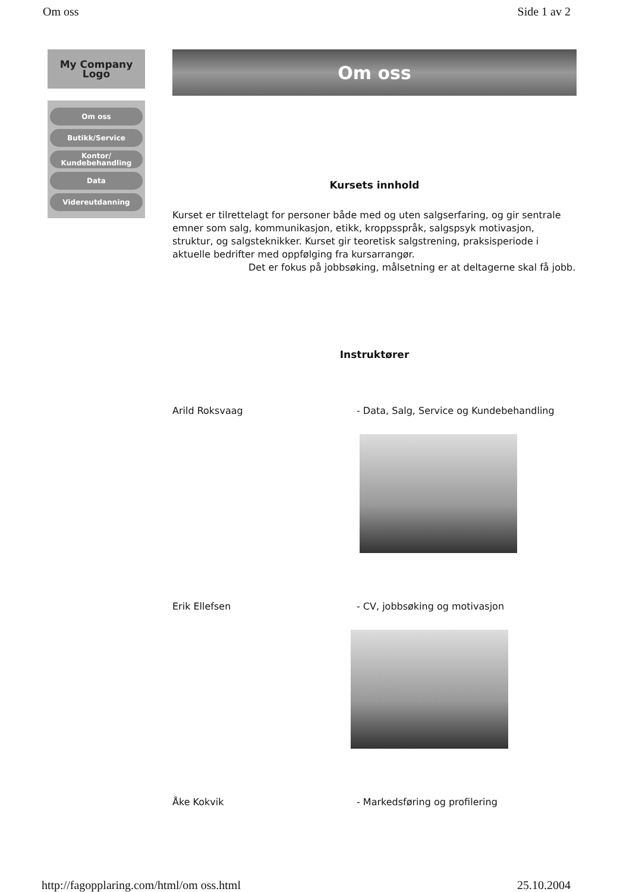Om oss Side 1 av 2
My Company
Logo
Om oss
Butikk/Service
Kontor/ Kundebehandling
Data
Videreutdanning
Om oss
Kursets innhold
Kurset er tilrettelagt for personer både med og uten salgserfaring, og gir sentrale emner som salg, kommunikasjon, etikk, kroppsspråk, salgspsyk motivasjon, struktur, og salgsteknikker. Kurset gir teoretisk salgstrening, praksisperiode i aktuelle bedrifter med oppfølging fra kursarrangør.
Det er fokus på jobbsøking, målsetning er at deltagerne skal få jobb.
Instruktører
Arild Roksvaag - Data, Salg, Service og Kundebehandling
Erik Ellefsen - CV, jobbsøking og motivasjon
Åke Kokvik - Markedsføring og profilering
http://fagopplaring.com/html/om oss.html 25.10.2004